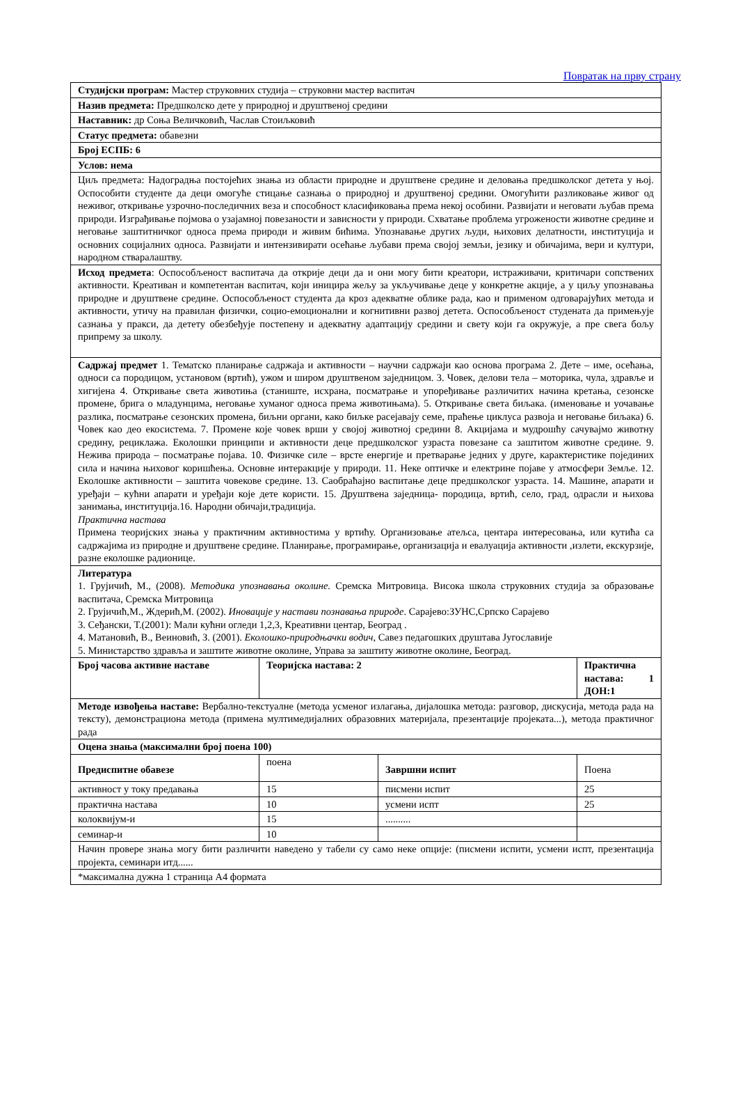Повратак на прву страну
| Студијски програм: Мастер струковних студија – струковни мастер васпитач | | | |
| Назив предмета: Предшколско дете у природној и друштвеној средини | | | |
| Наставник: др Соња Величковић, Часлав Стоиљковић | | | |
| Статус предмета: обавезни | | | |
| Број ЕСПБ: 6 | | | |
| Услов: нема | | | |
| Циљ предмета: Надоградња постојећих знања из области природне и друштвене средине и деловања предшколског детета у њој. Оспособити студенте да деци омогуће стицање сазнања о природној и друштвеној средини. Омогућити разликовање живог од неживог, откривање узрочно-последичних веза и способност класификовања према некој особини. Развијати и неговати љубав према природи. Изграђивање појмова о узајамној повезаности и зависности у природи. Схватање проблема угрожености животне средине и неговање заштитничког односа према природи и живим бићима. Упознавање других људи, њихових делатности, институција и основних социјалних односа. Развијати и интензивирати осећање љубави према својој земљи, језику и обичајима, вери и култури, народном стваралаштву. | | | |
| Исход предмета : Оспособљеност васпитача да открије деци да и они могу бити креатори, истраживачи, критичари сопствених активности. Креативан и компетентан васпитач, који иницира жељу за укључивање деце у конкретне акције, а у циљу упознавања природне и друштвене средине. Оспособљеност студента да кроз адекватне облике рада, као и применом одговарајућих метода и активности, утичу на правилан физички, социо-емоционални и когнитивни развој детета. Оспособљеност студената да примењује сазнања у пракси, да детету обезбеђује постепену и адекватну адаптацију средини и свету који га окружује, а пре свега бољу припрему за школу. | | | |
| Садржај предмет 1. Тематско планирање садржаја и активности – научни садржаји као основа програма 2. Дете – име, осећања, односи са породицом, установом (вртић), ужом и широм друштвеном заједницом. 3. Човек, делови тела – моторика, чула, здравље и хигијена 4. Откривање света животиња (станиште, исхрана, посматрање и упоређивање различитих начина кретања, сезонске промене, брига о младунцима, неговање хуманог односа према животињама). 5. Откривање света биљака. (именовање и уочавање разлика, посматрање сезонских промена, биљни органи, како биљке расејавају семе, праћење циклуса развоја и неговање биљака) 6. Човек као део екосистема. 7. Промене које човек врши у својој животној средини 8. Акцијама и мудрошћу сачувајмо животну средину, рециклажа. Еколошки принципи и активности деце предшколског узраста повезане са заштитом животне средине. 9. Нежива природа – посматрање појава. 10. Физичке силе – врсте енергије и претварање једних у друге, карактеристике појединих сила и начина њиховог коришћења. Основне интеракције у природи. 11. Неке оптичке и електрине појаве у атмосфери Земље. 12. Еколошке активности – заштита човекове средине. 13. Саобраћајно васпитање деце предшколског узраста. 14. Машине, апарати и уређаји – кућни апарати и уређаји које дете користи. 15. Друштвена заједница- породица, вртић, село, град, одрасли и њихова занимања, институција.16. Народни обичаји,традиција. Практична настава Примена теоријских знања у практичним активностима у вртићу. Организовање атељса, центара интересовања, или кутића са садржајима из природне и друштвене средине. Планирање, програмирање, организација и евалуација активности ,излети, екскурзије, разне еколошке радионице. | | | |
| Литература 1. Грујичић, М., (2008). Методика упознавања околине. Сремска Митровица. Висока школа струковних студија за образовање васпитача, Сремска Митровица 2. Грујичић,М., Ждерић,М. (2002). Иновације у настави познавања природе . Сарајево:ЗУНС,Српско Сарајево 3. Сеђански, Т.(2001): Мали кућни огледи 1,2,3, Креативни центар, Београд . 4. Матановић, В., Веиновић, З. (2001). Еколошко-природњачки водич , Савез педагошких друштава Југославије 5. Министарство здравља и заштите животне околине, Управа за заштиту животне околине, Београд. | | | |
| Број часова активне наставе | Теоријска настава: 2 | | Практична настава: 1 ДОН:1 |
| Методе извођења наставе: Вербално-текстуалне (метода усменог излагања, дијалошка метода: разговор, дискусија, метода рада на тексту), демонстрациона метода (примена мултимедијалних образовних материјала, презентације пројеката...), метода практичног рада | | | |
| Оцена знања (максимални број поена 100) | | | |
| Предиспитне обавезе | поена | Завршни испит | Поена |
| активност у току предавања | 15 | писмени испит | 25 |
| практична настава | 10 | усмени испт | 25 |
| колоквијум-и | 15 | .......... | |
| семинар-и | 10 | | |
| Начин провере знања могу бити различити наведено у табели су само неке опције: (писмени испити, усмени испт, презентација пројекта, семинари итд...... | | | |
| *максимална дужна 1 страница А4 формата | | | |